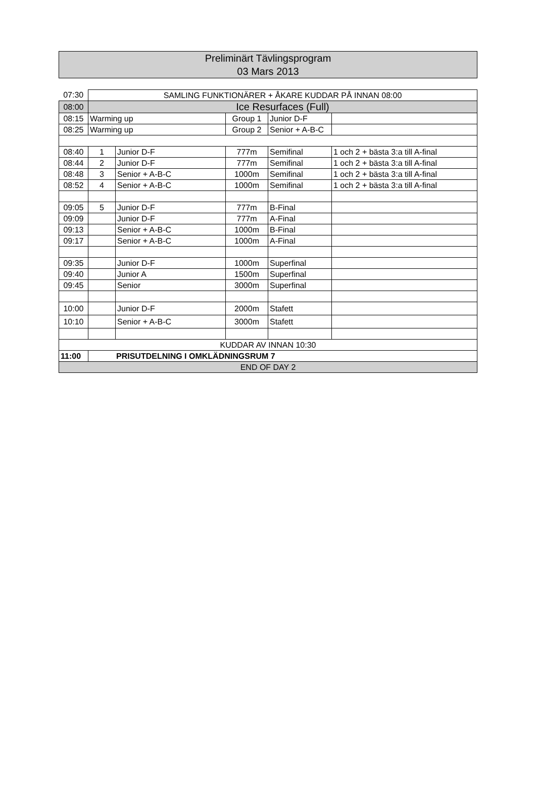Preliminärt Tävlingsprogram
03 Mars 2013
| 07:30 | SAMLING FUNKTIONÄRER + ÅKARE KUDDAR PÅ INNAN 08:00 | | | | |
| 08:00 | Ice Resurfaces (Full) | | | | |
| 08:15 | Warming up | | Group 1 | Junior D-F | |
| 08:25 | Warming up | | Group 2 | Senior + A-B-C | |
| 08:40 | 1 | Junior D-F | 777m | Semifinal | 1 och 2 + bästa 3:a till A-final |
| 08:44 | 2 | Junior D-F | 777m | Semifinal | 1 och 2 + bästa 3:a till A-final |
| 08:48 | 3 | Senior + A-B-C | 1000m | Semifinal | 1 och 2 + bästa 3:a till A-final |
| 08:52 | 4 | Senior + A-B-C | 1000m | Semifinal | 1 och 2 + bästa 3:a till A-final |
| 09:05 | 5 | Junior D-F | 777m | B-Final | |
| 09:09 | | Junior D-F | 777m | A-Final | |
| 09:13 | | Senior + A-B-C | 1000m | B-Final | |
| 09:17 | | Senior + A-B-C | 1000m | A-Final | |
| 09:35 | | Junior D-F | 1000m | Superfinal | |
| 09:40 | | Junior A | 1500m | Superfinal | |
| 09:45 | | Senior | 3000m | Superfinal | |
| 10:00 | | Junior D-F | 2000m | Stafett | |
| 10:10 | | Senior + A-B-C | 3000m | Stafett | |
| KUDDAR AV INNAN 10:30 | | | | | |
| 11:00 | PRISUTDELNING I OMKLÄDNINGSRUM 7 | | | | |
| END OF DAY 2 | | | | | |